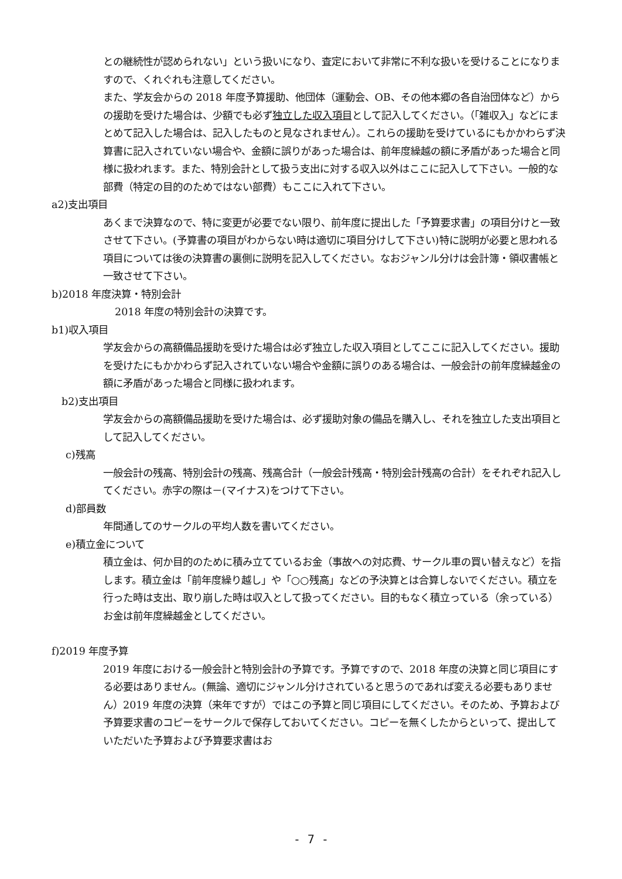との継続性が認められない」という扱いになり、査定において非常に不利な扱いを受けることになりますので、くれぐれも注意してください。
また、学友会からの 2018 年度予算援助、他団体（運動会、OB、その他本郷の各自治団体など）からの援助を受けた場合は、少額でも必ず独立した収入項目として記入してください。（「雑収入」などにまとめて記入した場合は、記入したものと見なされません）。これらの援助を受けているにもかかわらず決算書に記入されていない場合や、金額に誤りがあった場合は、前年度繰越の額に矛盾があった場合と同様に扱われます。また、特別会計として扱う支出に対する収入以外はここに記入して下さい。一般的な部費（特定の目的のためではない部費）もここに入れて下さい。
a2)支出項目
あくまで決算なので、特に変更が必要でない限り、前年度に提出した「予算要求書」の項目分けと一致させて下さい。(予算書の項目がわからない時は適切に項目分けして下さい)特に説明が必要と思われる項目については後の決算書の裏側に説明を記入してください。なおジャンル分けは会計簿・領収書帳と一致させて下さい。
b)2018 年度決算・特別会計
2018 年度の特別会計の決算です。
b1)収入項目
学友会からの高額備品援助を受けた場合は必ず独立した収入項目としてここに記入してください。援助を受けたにもかかわらず記入されていない場合や金額に誤りのある場合は、一般会計の前年度繰越金の額に矛盾があった場合と同様に扱われます。
b2)支出項目
学友会からの高額備品援助を受けた場合は、必ず援助対象の備品を購入し、それを独立した支出項目として記入してください。
c)残高
一般会計の残高、特別会計の残高、残高合計（一般会計残高・特別会計残高の合計）をそれぞれ記入してください。赤字の際は－(マイナス)をつけて下さい。
d)部員数
年間通してのサークルの平均人数を書いてください。
e)積立金について
積立金は、何か目的のために積み立てているお金（事故への対応費、サークル車の買い替えなど）を指します。積立金は「前年度繰り越し」や「○○残高」などの予決算とは合算しないでください。積立を行った時は支出、取り崩した時は収入として扱ってください。目的もなく積立っている（余っている）お金は前年度繰越金としてください。
f)2019 年度予算
2019 年度における一般会計と特別会計の予算です。予算ですので、2018 年度の決算と同じ項目にする必要はありません。(無論、適切にジャンル分けされていると思うのであれば変える必要もありません）2019 年度の決算（来年ですが）ではこの予算と同じ項目にしてください。そのため、予算および予算要求書のコピーをサークルで保存しておいてください。コピーを無くしたからといって、提出していただいた予算および予算要求書はお
- 7 -